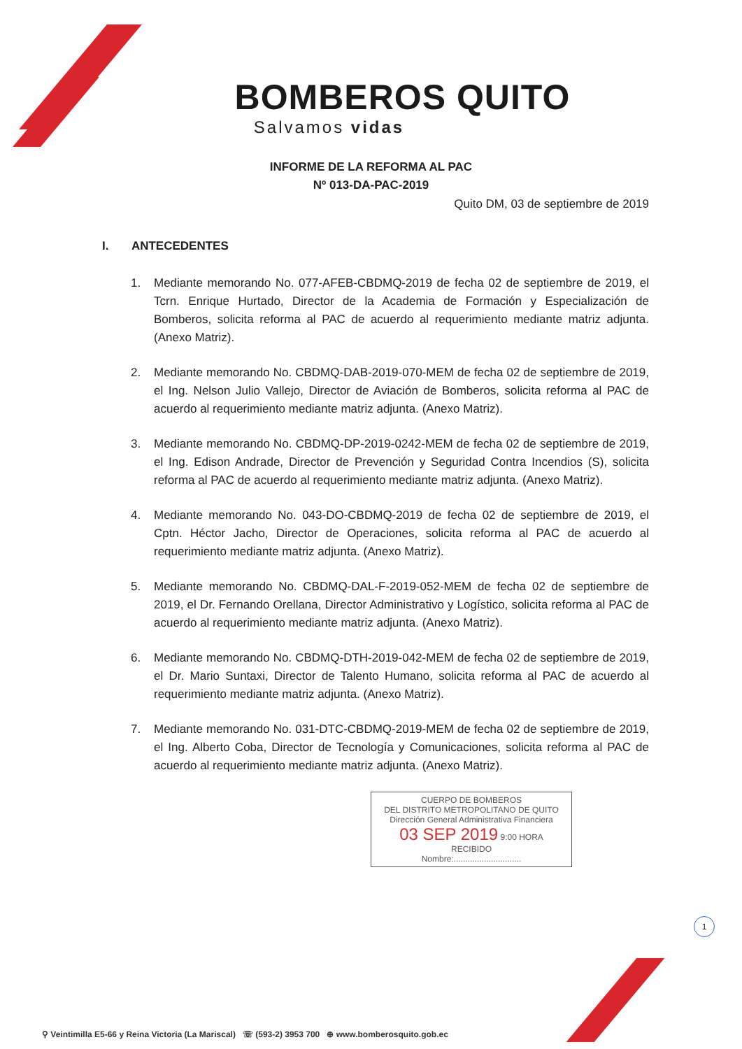BOMBEROS QUITO
Salvamos vidas
INFORME DE LA REFORMA AL PAC
Nº 013-DA-PAC-2019
Quito DM, 03 de septiembre de 2019
I. ANTECEDENTES
1. Mediante memorando No. 077-AFEB-CBDMQ-2019 de fecha 02 de septiembre de 2019, el Tcrn. Enrique Hurtado, Director de la Academia de Formación y Especialización de Bomberos, solicita reforma al PAC de acuerdo al requerimiento mediante matriz adjunta. (Anexo Matriz).
2. Mediante memorando No. CBDMQ-DAB-2019-070-MEM de fecha 02 de septiembre de 2019, el Ing. Nelson Julio Vallejo, Director de Aviación de Bomberos, solicita reforma al PAC de acuerdo al requerimiento mediante matriz adjunta. (Anexo Matriz).
3. Mediante memorando No. CBDMQ-DP-2019-0242-MEM de fecha 02 de septiembre de 2019, el Ing. Edison Andrade, Director de Prevención y Seguridad Contra Incendios (S), solicita reforma al PAC de acuerdo al requerimiento mediante matriz adjunta. (Anexo Matriz).
4. Mediante memorando No. 043-DO-CBDMQ-2019 de fecha 02 de septiembre de 2019, el Cptn. Héctor Jacho, Director de Operaciones, solicita reforma al PAC de acuerdo al requerimiento mediante matriz adjunta. (Anexo Matriz).
5. Mediante memorando No. CBDMQ-DAL-F-2019-052-MEM de fecha 02 de septiembre de 2019, el Dr. Fernando Orellana, Director Administrativo y Logístico, solicita reforma al PAC de acuerdo al requerimiento mediante matriz adjunta. (Anexo Matriz).
6. Mediante memorando No. CBDMQ-DTH-2019-042-MEM de fecha 02 de septiembre de 2019, el Dr. Mario Suntaxi, Director de Talento Humano, solicita reforma al PAC de acuerdo al requerimiento mediante matriz adjunta. (Anexo Matriz).
7. Mediante memorando No. 031-DTC-CBDMQ-2019-MEM de fecha 02 de septiembre de 2019, el Ing. Alberto Coba, Director de Tecnología y Comunicaciones, solicita reforma al PAC de acuerdo al requerimiento mediante matriz adjunta. (Anexo Matriz).
CUERPO DE BOMBEROS
DEL DISTRITO METROPOLITANO DE QUITO
Dirección General Administrativa Financiera
03 SEP 2019 9:00 HORA
RECIBIDO
Nombre:.............................
1
⚲ Veintimilla E5-66 y Reina Victoria (La Mariscal) ☏ (593-2) 3953 700 ⊕ www.bomberosquito.gob.ec